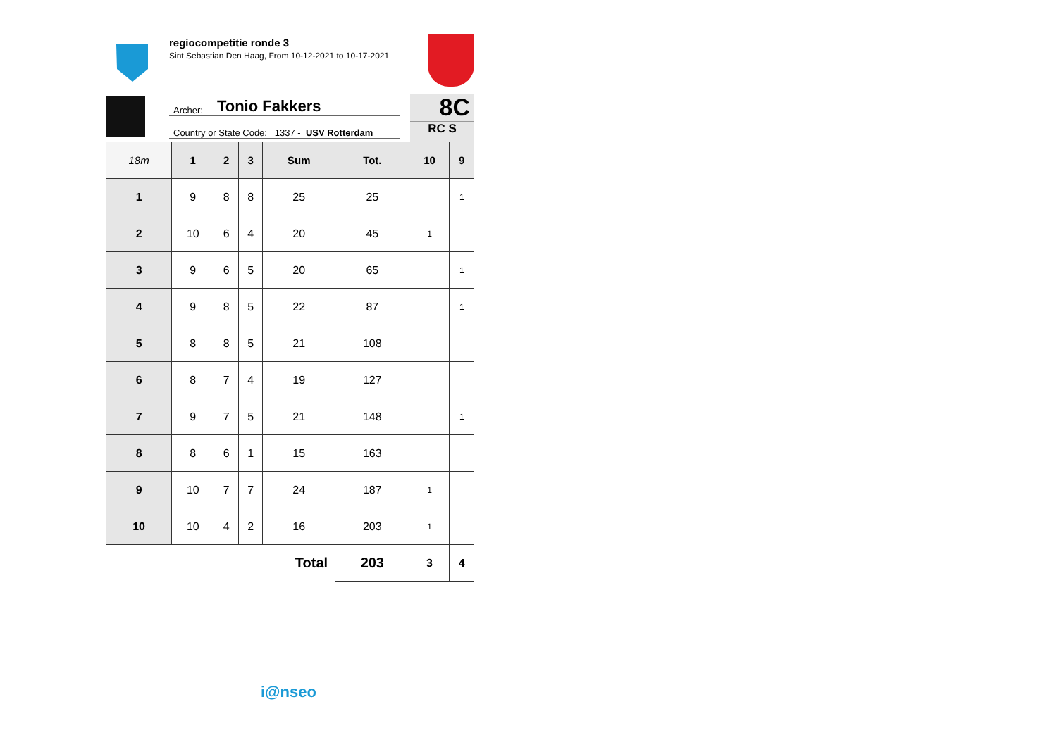regiocompetitie ronde 3
Sint Sebastian Den Haag, From 10-12-2021 to 10-17-2021
Archer: Tonio Fakkers
Country or State Code: 1337 - USV Rotterdam
8C
RC S
| 18m | 1 | 2 | 3 | Sum | Tot. | 10 | 9 |
| --- | --- | --- | --- | --- | --- | --- | --- |
| 1 | 9 | 8 | 8 | 25 | 25 | | 1 |
| 2 | 10 | 6 | 4 | 20 | 45 | 1 | |
| 3 | 9 | 6 | 5 | 20 | 65 | | 1 |
| 4 | 9 | 8 | 5 | 22 | 87 | | 1 |
| 5 | 8 | 8 | 5 | 21 | 108 | | |
| 6 | 8 | 7 | 4 | 19 | 127 | | |
| 7 | 9 | 7 | 5 | 21 | 148 | | 1 |
| 8 | 8 | 6 | 1 | 15 | 163 | | |
| 9 | 10 | 7 | 7 | 24 | 187 | 1 | |
| 10 | 10 | 4 | 2 | 16 | 203 | 1 | |
| Total | | | | | 203 | 3 | 4 |
i@nseo